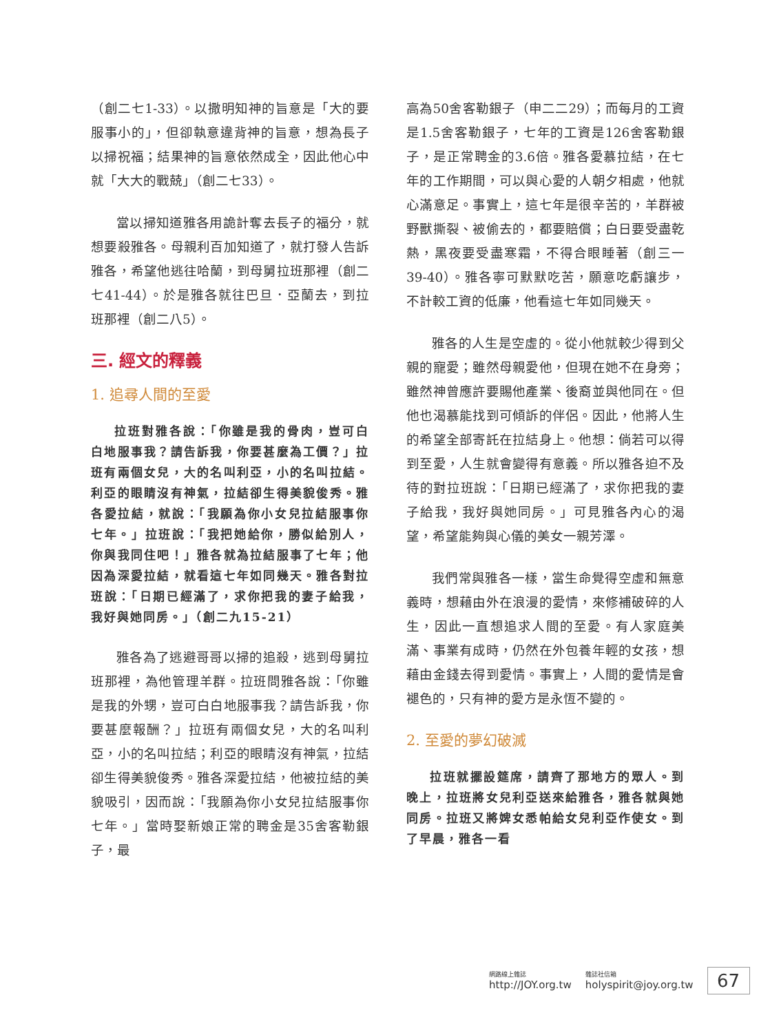（創二七1-33）。以撒明知神的旨意是「大的要服事小的」，但卻執意違背神的旨意，想為長子以掃祝福；結果神的旨意依然成全，因此他心中就「大大的戰兢」（創二七33）。
當以掃知道雅各用詭計奪去長子的福分，就想要殺雅各。母親利百加知道了，就打發人告訴雅各，希望他逃往哈蘭，到母舅拉班那裡（創二七41-44）。於是雅各就往巴旦．亞蘭去，到拉班那裡（創二八5）。
三. 經文的釋義
1. 追尋人間的至愛
拉班對雅各說：「你雖是我的骨肉，豈可白白地服事我？請告訴我，你要甚麼為工價？」拉班有兩個女兒，大的名叫利亞，小的名叫拉結。利亞的眼睛沒有神氣，拉結卻生得美貌俊秀。雅各愛拉結，就說：「我願為你小女兒拉結服事你七年。」拉班說：「我把她給你，勝似給別人，你與我同住吧！」雅各就為拉結服事了七年；他因為深愛拉結，就看這七年如同幾天。雅各對拉班說：「日期已經滿了，求你把我的妻子給我，我好與她同房。」（創二九15-21）
雅各為了逃避哥哥以掃的追殺，逃到母舅拉班那裡，為他管理羊群。拉班問雅各說：「你雖是我的外甥，豈可白白地服事我？請告訴我，你要甚麼報酬？」拉班有兩個女兒，大的名叫利亞，小的名叫拉結；利亞的眼睛沒有神氣，拉結卻生得美貌俊秀。雅各深愛拉結，他被拉結的美貌吸引，因而說：「我願為你小女兒拉結服事你七年。」當時娶新娘正常的聘金是35舍客勒銀子，最
高為50舍客勒銀子（申二二29）；而每月的工資是1.5舍客勒銀子，七年的工資是126舍客勒銀子，是正常聘金的3.6倍。雅各愛慕拉結，在七年的工作期間，可以與心愛的人朝夕相處，他就心滿意足。事實上，這七年是很辛苦的，羊群被野獸撕裂、被偷去的，都要賠償；白日要受盡乾熱，黑夜要受盡寒霜，不得合眼睡著（創三一39-40）。雅各寧可默默吃苦，願意吃虧讓步，不計較工資的低廉，他看這七年如同幾天。
雅各的人生是空虛的。從小他就較少得到父親的寵愛；雖然母親愛他，但現在她不在身旁；雖然神曾應許要賜他產業、後裔並與他同在。但他也渴慕能找到可傾訴的伴侶。因此，他將人生的希望全部寄託在拉結身上。他想：倘若可以得到至愛，人生就會變得有意義。所以雅各迫不及待的對拉班說：「日期已經滿了，求你把我的妻子給我，我好與她同房。」可見雅各內心的渴望，希望能夠與心儀的美女一親芳澤。
我們常與雅各一樣，當生命覺得空虛和無意義時，想藉由外在浪漫的愛情，來修補破碎的人生，因此一直想追求人間的至愛。有人家庭美滿、事業有成時，仍然在外包養年輕的女孩，想藉由金錢去得到愛情。事實上，人間的愛情是會褪色的，只有神的愛方是永恆不變的。
2. 至愛的夢幻破滅
拉班就擺設筵席，請齊了那地方的眾人。到晚上，拉班將女兒利亞送來給雅各，雅各就與她同房。拉班又將婢女悉帕給女兒利亞作使女。到了早晨，雅各一看
網路線上雜誌
http://JOY.org.tw
雜誌社信箱
holyspirit@joy.org.tw
67